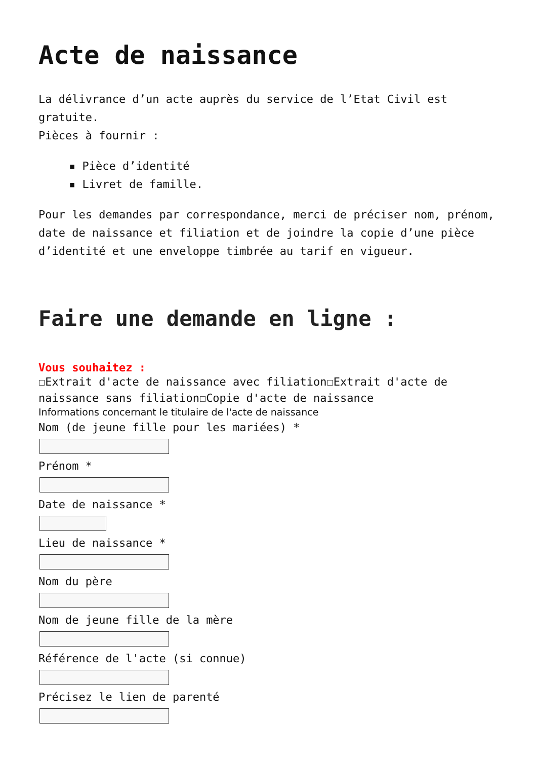Acte de naissance
La délivrance d’un acte auprès du service de l’Etat Civil est gratuite.
Pièces à fournir :
▪ Pièce d’identité
▪ Livret de famille.
Pour les demandes par correspondance, merci de préciser nom, prénom, date de naissance et filiation et de joindre la copie d’une pièce d’identité et une enveloppe timbrée au tarif en vigueur.
Faire une demande en ligne :
Vous souhaitez :
☐Extrait d'acte de naissance avec filiation☐Extrait d'acte de naissance sans filiation☐Copie d'acte de naissance
Informations concernant le titulaire de l'acte de naissance
Nom (de jeune fille pour les mariées) *
Prénom *
Date de naissance *
Lieu de naissance *
Nom du père
Nom de jeune fille de la mère
Référence de l'acte (si connue)
Précisez le lien de parenté